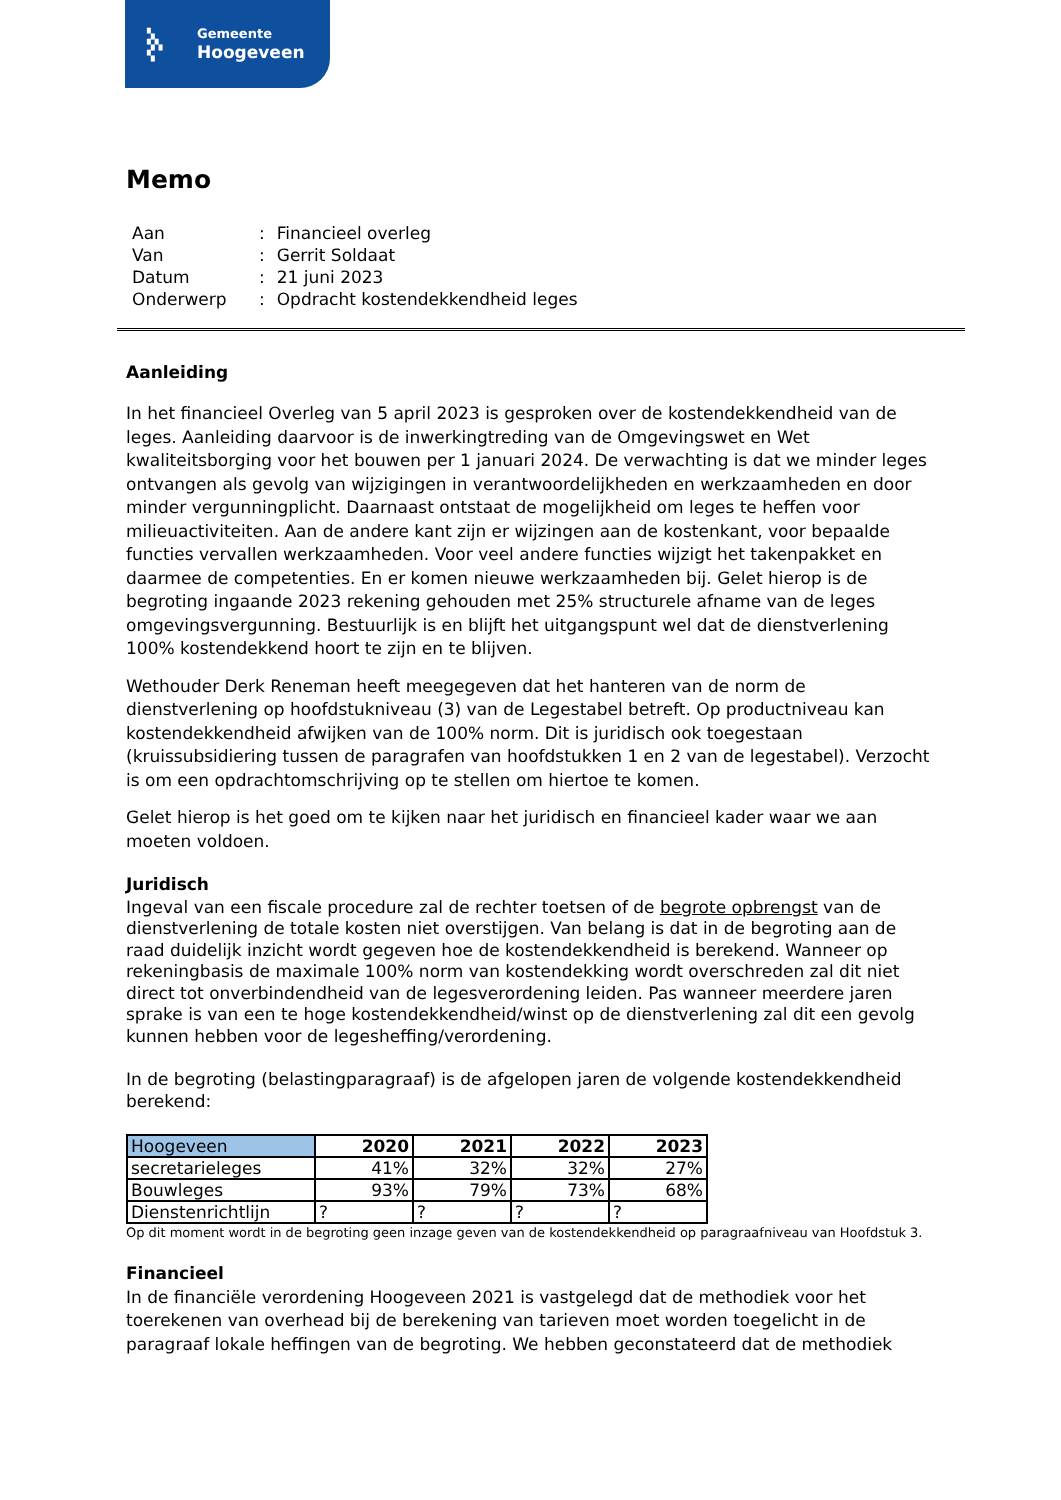▚
▚▚
▚
Gemeente
Hoogeveen
Memo
| Aan | : | Financieel overleg |
| Van | : | Gerrit Soldaat |
| Datum | : | 21 juni 2023 |
| Onderwerp | : | Opdracht kostendekkendheid leges |
Aanleiding
In het financieel Overleg van 5 april 2023 is gesproken over de kostendekkendheid van de leges. Aanleiding daarvoor is de inwerkingtreding van de Omgevingswet en Wet kwaliteitsborging voor het bouwen per 1 januari 2024. De verwachting is dat we minder leges ontvangen als gevolg van wijzigingen in verantwoordelijkheden en werkzaamheden en door minder vergunningplicht. Daarnaast ontstaat de mogelijkheid om leges te heffen voor milieuactiviteiten. Aan de andere kant zijn er wijzingen aan de kostenkant, voor bepaalde functies vervallen werkzaamheden. Voor veel andere functies wijzigt het takenpakket en daarmee de competenties. En er komen nieuwe werkzaamheden bij. Gelet hierop is de begroting ingaande 2023 rekening gehouden met 25% structurele afname van de leges omgevingsvergunning. Bestuurlijk is en blijft het uitgangspunt wel dat de dienstverlening 100% kostendekkend hoort te zijn en te blijven.
Wethouder Derk Reneman heeft meegegeven dat het hanteren van de norm de dienstverlening op hoofdstukniveau (3) van de Legestabel betreft. Op productniveau kan kostendekkendheid afwijken van de 100% norm. Dit is juridisch ook toegestaan (kruissubsidiering tussen de paragrafen van hoofdstukken 1 en 2 van de legestabel). Verzocht is om een opdrachtomschrijving op te stellen om hiertoe te komen.
Gelet hierop is het goed om te kijken naar het juridisch en financieel kader waar we aan moeten voldoen.
Juridisch
Ingeval van een fiscale procedure zal de rechter toetsen of de begrote opbrengst van de dienstverlening de totale kosten niet overstijgen. Van belang is dat in de begroting aan de raad duidelijk inzicht wordt gegeven hoe de kostendekkendheid is berekend. Wanneer op rekeningbasis de maximale 100% norm van kostendekking wordt overschreden zal dit niet direct tot onverbindendheid van de legesverordening leiden. Pas wanneer meerdere jaren sprake is van een te hoge kostendekkendheid/winst op de dienstverlening zal dit een gevolg kunnen hebben voor de legesheffing/verordening.
In de begroting (belastingparagraaf) is de afgelopen jaren de volgende kostendekkendheid berekend:
| Hoogeveen | 2020 | 2021 | 2022 | 2023 |
| --- | --- | --- | --- | --- |
| secretarieleges | 41% | 32% | 32% | 27% |
| Bouwleges | 93% | 79% | 73% | 68% |
| Dienstenrichtlijn | ? | ? | ? | ? |
Op dit moment wordt in de begroting geen inzage geven van de kostendekkendheid op paragraafniveau van Hoofdstuk 3.
Financieel
In de financiële verordening Hoogeveen 2021 is vastgelegd dat de methodiek voor het toerekenen van overhead bij de berekening van tarieven moet worden toegelicht in de paragraaf lokale heffingen van de begroting. We hebben geconstateerd dat de methodiek